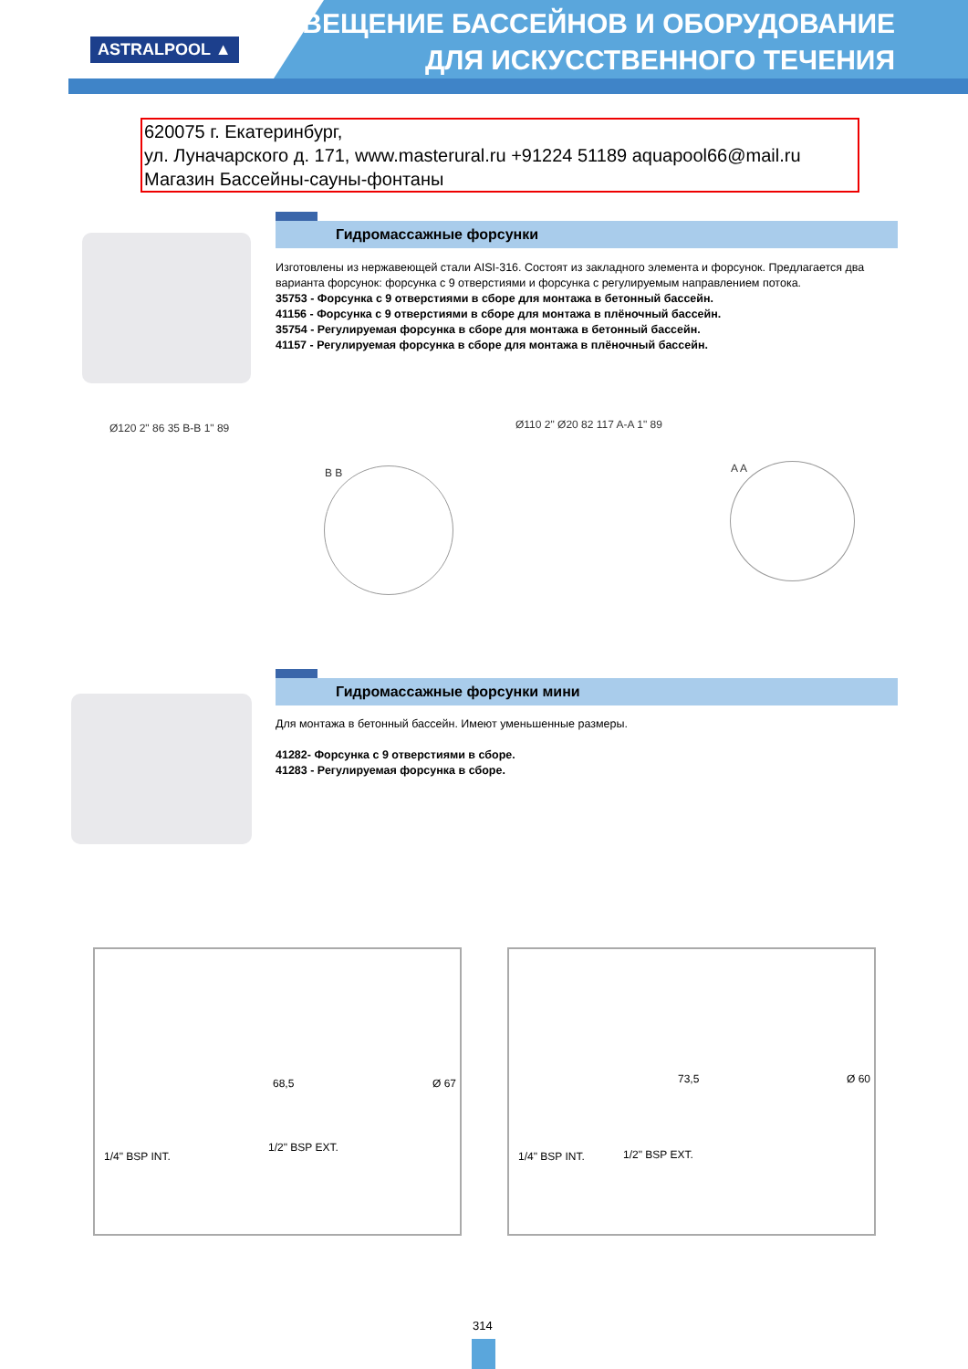ASTRALPOOL ▲
ОСВЕЩЕНИЕ БАССЕЙНОВ И ОБОРУДОВАНИЕ
ДЛЯ ИСКУССТВЕННОГО ТЕЧЕНИЯ
620075 г. Екатеринбург,
ул. Луначарского д. 171, www.masterural.ru +91224 51189 aquapool66@mail.ru
Магазин Бассейны-сауны-фонтаны
Гидромассажные форсунки
Изготовлены из нержавеющей стали AISI-316. Состоят из закладного элемента и форсунок. Предлагается два варианта форсунок: форсунка с 9 отверстиями и форсунка с регулируемым направлением потока.
35753 - Форсунка с 9 отверстиями в сборе для монтажа в бетонный бассейн.
41156 - Форсунка с 9 отверстиями в сборе для монтажа в плёночный бассейн.
35754 - Регулируемая форсунка в сборе для монтажа в бетонный бассейн.
41157 - Регулируемая форсунка в сборе для монтажа в плёночный бассейн.
Ø120 2" 86 35 B-B 1" 89
B B
Ø110 2" Ø20 82 117 A-A 1" 89
A A
Гидромассажные форсунки мини
Для монтажа в бетонный бассейн. Имеют уменьшенные размеры.
41282- Форсунка с 9 отверстиями в сборе.
41283 - Регулируемая форсунка в сборе.
1/4" BSP INT.
1/2" BSP EXT.
68,5 Ø 67
1/4" BSP INT. 1/2" BSP EXT.
73,5 Ø 60
314